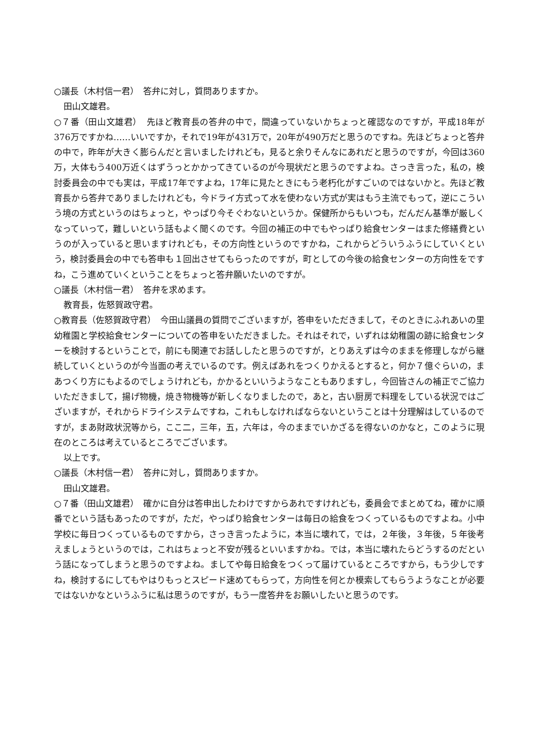○議長（木村信一君）　答弁に対し，質問ありますか。
田山文雄君。
○７番（田山文雄君）　先ほど教育長の答弁の中で，間違っていないかちょっと確認なのですが，平成18年が376万ですかね……いいですか，それで19年が431万で，20年が490万だと思うのですね。先ほどちょっと答弁の中で，昨年が大きく膨らんだと言いましたけれども，見ると余りそんなにあれだと思うのですが，今回は360万，大体もう400万近くはずうっとかかってきているのが今現状だと思うのですよね。さっき言った，私の，検討委員会の中でも実は，平成17年ですよね，17年に見たときにもう老朽化がすごいのではないかと。先ほど教育長から答弁でありましたけれども，今ドライ方式って水を使わない方式が実はもう主流でもって，逆にこういう境の方式というのはちょっと，やっぱり今そぐわないというか。保健所からもいつも，だんだん基準が厳しくなっていって，難しいという話もよく聞くのです。今回の補正の中でもやっぱり給食センターはまた修繕費というのが入っていると思いますけれども，その方向性というのですかね，これからどういうふうにしていくという，検討委員会の中でも答申も１回出させてもらったのですが，町としての今後の給食センターの方向性をですね，こう進めていくということをちょっと答弁願いたいのですが。
○議長（木村信一君）　答弁を求めます。
教育長，佐怒賀政守君。
○教育長（佐怒賀政守君）　今田山議員の質問でございますが，答申をいただきまして，そのときにふれあいの里幼稚園と学校給食センターについての答申をいただきました。それはそれで，いずれは幼稚園の跡に給食センターを検討するということで，前にも関連でお話ししたと思うのですが，とりあえずは今のままを修理しながら継続していくというのが今当面の考えでいるのです。例えばあれをつくりかえるとすると，何か７億ぐらいの，まあつくり方にもよるのでしょうけれども，かかるといいうようなこともありますし，今回皆さんの補正でご協力いただきまして，揚げ物機，焼き物機等が新しくなりましたので，あと，古い厨房で料理をしている状況ではございますが，それからドライシステムですね，これもしなければならないということは十分理解はしているのですが，まあ財政状況等から，ここ二，三年，五，六年は，今のままでいかざるを得ないのかなと，このように現在のところは考えているところでございます。
以上です。
○議長（木村信一君）　答弁に対し，質問ありますか。
田山文雄君。
○７番（田山文雄君）　確かに自分は答申出したわけですからあれですけれども，委員会でまとめてね，確かに順番でという話もあったのですが，ただ，やっぱり給食センターは毎日の給食をつくっているものですよね。小中学校に毎日つくっているものですから，さっき言ったように，本当に壊れて，では，２年後，３年後，５年後考えましょうというのでは，これはちょっと不安が残るといいますかね。では，本当に壊れたらどうするのだという話になってしまうと思うのですよね。ましてや毎日給食をつくって届けているところですから，もう少しですね，検討するにしてもやはりもっとスピード速めてもらって，方向性を何とか模索してもらうようなことが必要ではないかなというふうに私は思うのですが，もう一度答弁をお願いしたいと思うのです。